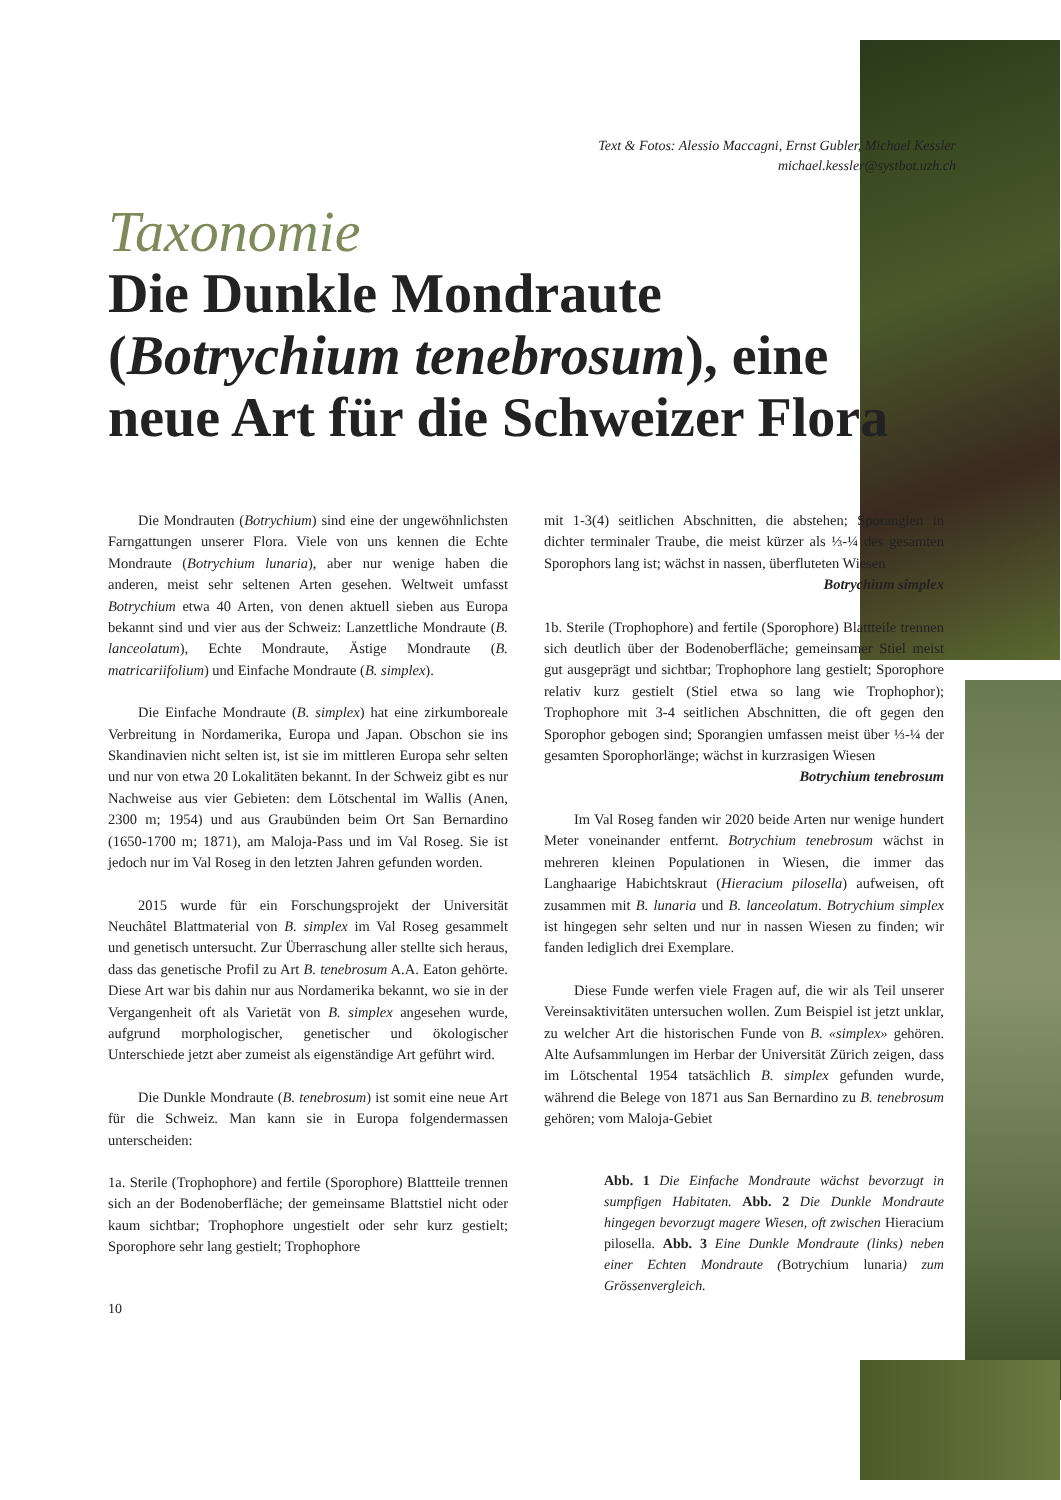Text & Fotos: Alessio Maccagni, Ernst Gubler, Michael Kessler
michael.kessler@systbot.uzh.ch
Taxonomie
Die Dunkle Mondraute (Botrychium tenebrosum), eine neue Art für die Schweizer Flora
Die Mondrauten (Botrychium) sind eine der ungewöhnlichsten Farngattungen unserer Flora. Viele von uns kennen die Echte Mondraute (Botrychium lunaria), aber nur wenige haben die anderen, meist sehr seltenen Arten gesehen. Weltweit umfasst Botrychium etwa 40 Arten, von denen aktuell sieben aus Europa bekannt sind und vier aus der Schweiz: Lanzettliche Mondraute (B. lanceolatum), Echte Mondraute, Ästige Mondraute (B. matricariifolium) und Einfache Mondraute (B. simplex).
Die Einfache Mondraute (B. simplex) hat eine zirkumboreale Verbreitung in Nordamerika, Europa und Japan. Obschon sie ins Skandinavien nicht selten ist, ist sie im mittleren Europa sehr selten und nur von etwa 20 Lokalitäten bekannt. In der Schweiz gibt es nur Nachweise aus vier Gebieten: dem Lötschental im Wallis (Anen, 2300 m; 1954) und aus Graubünden beim Ort San Bernardino (1650-1700 m; 1871), am Maloja-Pass und im Val Roseg. Sie ist jedoch nur im Val Roseg in den letzten Jahren gefunden worden.
2015 wurde für ein Forschungsprojekt der Universität Neuchâtel Blattmaterial von B. simplex im Val Roseg gesammelt und genetisch untersucht. Zur Überraschung aller stellte sich heraus, dass das genetische Profil zu Art B. tenebrosum A.A. Eaton gehörte. Diese Art war bis dahin nur aus Nordamerika bekannt, wo sie in der Vergangenheit oft als Varietät von B. simplex angesehen wurde, aufgrund morphologischer, genetischer und ökologischer Unterschiede jetzt aber zumeist als eigenständige Art geführt wird.
Die Dunkle Mondraute (B. tenebrosum) ist somit eine neue Art für die Schweiz. Man kann sie in Europa folgendermassen unterscheiden:
1a. Sterile (Trophophore) and fertile (Sporophore) Blattteile trennen sich an der Bodenoberfläche; der gemeinsame Blattstiel nicht oder kaum sichtbar; Trophophore ungestielt oder sehr kurz gestielt; Sporophore sehr lang gestielt; Trophophore
10
mit 1-3(4) seitlichen Abschnitten, die abstehen; Sporangien in dichter terminaler Traube, die meist kürzer als ⅓-¼ des gesamten Sporophors lang ist; wächst in nassen, überfluteten Wiesen
Botrychium simplex
1b. Sterile (Trophophore) and fertile (Sporophore) Blattteile trennen sich deutlich über der Bodenoberfläche; gemeinsamer Stiel meist gut ausgeprägt und sichtbar; Trophophore lang gestielt; Sporophore relativ kurz gestielt (Stiel etwa so lang wie Trophophor); Trophophore mit 3-4 seitlichen Abschnitten, die oft gegen den Sporophor gebogen sind; Sporangien umfassen meist über ⅓-¼ der gesamten Sporophorlänge; wächst in kurzrasigen Wiesen
Botrychium tenebrosum
Im Val Roseg fanden wir 2020 beide Arten nur wenige hundert Meter voneinander entfernt. Botrychium tenebrosum wächst in mehreren kleinen Populationen in Wiesen, die immer das Langhaarige Habichtskraut (Hieracium pilosella) aufweisen, oft zusammen mit B. lunaria und B. lanceolatum. Botrychium simplex ist hingegen sehr selten und nur in nassen Wiesen zu finden; wir fanden lediglich drei Exemplare.
Diese Funde werfen viele Fragen auf, die wir als Teil unserer Vereinsaktivitäten untersuchen wollen. Zum Beispiel ist jetzt unklar, zu welcher Art die historischen Funde von B. «simplex» gehören. Alte Aufsammlungen im Herbar der Universität Zürich zeigen, dass im Lötschental 1954 tatsächlich B. simplex gefunden wurde, während die Belege von 1871 aus San Bernardino zu B. tenebrosum gehören; vom Maloja-Gebiet
Abb. 1 Die Einfache Mondraute wächst bevorzugt in sumpfigen Habitaten. Abb. 2 Die Dunkle Mondraute hingegen bevorzugt magere Wiesen, oft zwischen Hieracium pilosella. Abb. 3 Eine Dunkle Mondraute (links) neben einer Echten Mondraute (Botrychium lunaria) zum Grössenvergleich.